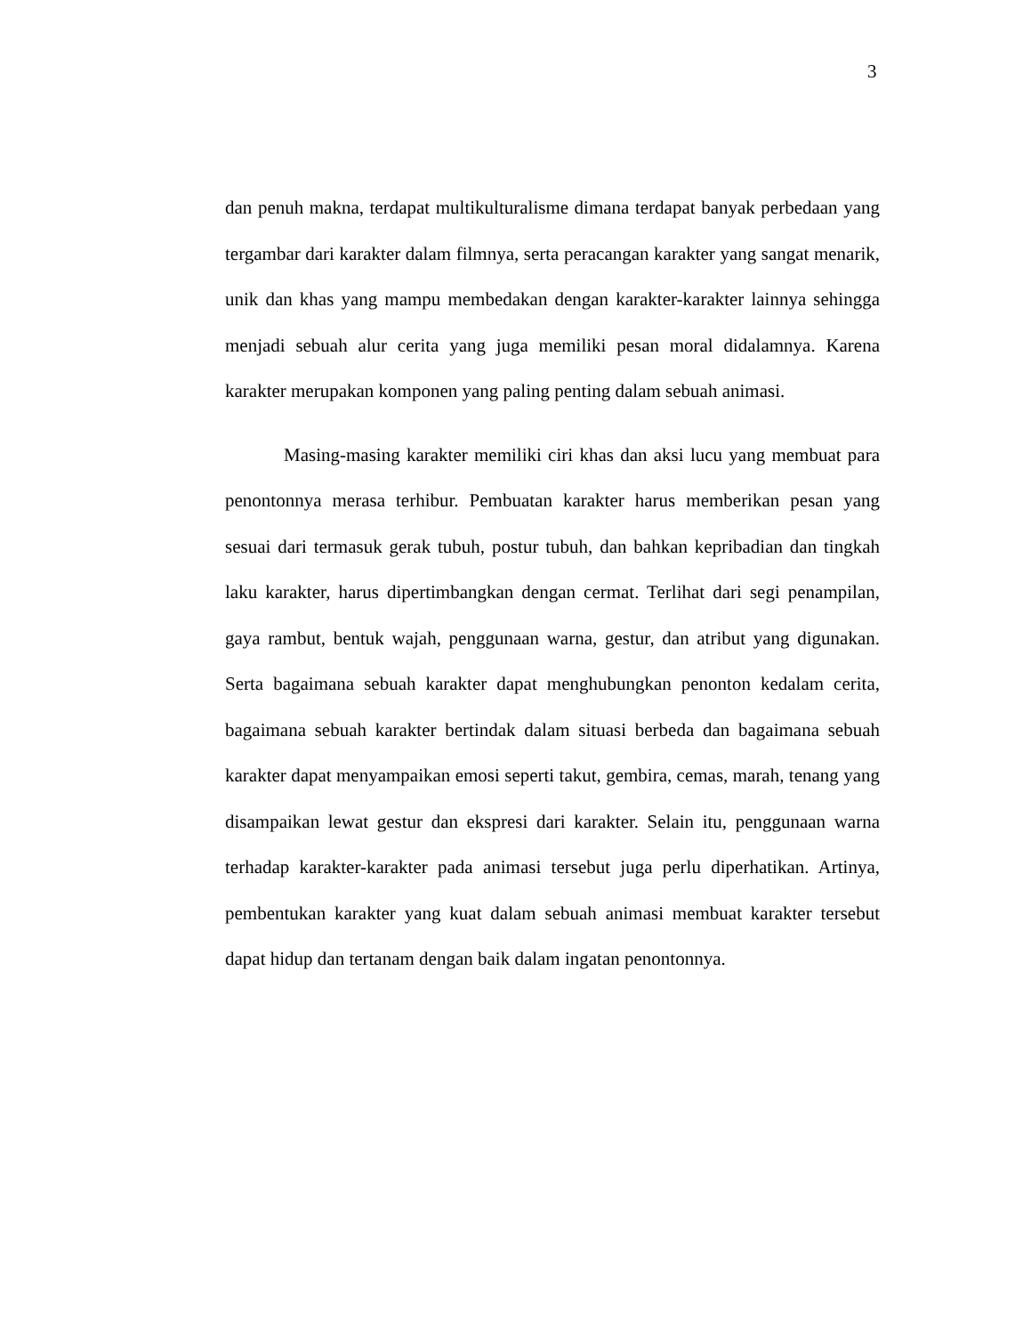3
dan penuh makna, terdapat multikulturalisme dimana terdapat banyak perbedaan yang tergambar dari karakter dalam filmnya, serta peracangan karakter yang sangat menarik, unik dan khas yang mampu membedakan dengan karakter-karakter lainnya sehingga menjadi sebuah alur cerita yang juga memiliki pesan moral didalamnya. Karena karakter merupakan komponen yang paling penting dalam sebuah animasi.
Masing-masing karakter memiliki ciri khas dan aksi lucu yang membuat para penontonnya merasa terhibur. Pembuatan karakter harus memberikan pesan yang sesuai dari termasuk gerak tubuh, postur tubuh, dan bahkan kepribadian dan tingkah laku karakter, harus dipertimbangkan dengan cermat. Terlihat dari segi penampilan, gaya rambut, bentuk wajah, penggunaan warna, gestur, dan atribut yang digunakan. Serta bagaimana sebuah karakter dapat menghubungkan penonton kedalam cerita, bagaimana sebuah karakter bertindak dalam situasi berbeda dan bagaimana sebuah karakter dapat menyampaikan emosi seperti takut, gembira, cemas, marah, tenang yang disampaikan lewat gestur dan ekspresi dari karakter. Selain itu, penggunaan warna terhadap karakter-karakter pada animasi tersebut juga perlu diperhatikan. Artinya, pembentukan karakter yang kuat dalam sebuah animasi membuat karakter tersebut dapat hidup dan tertanam dengan baik dalam ingatan penontonnya.